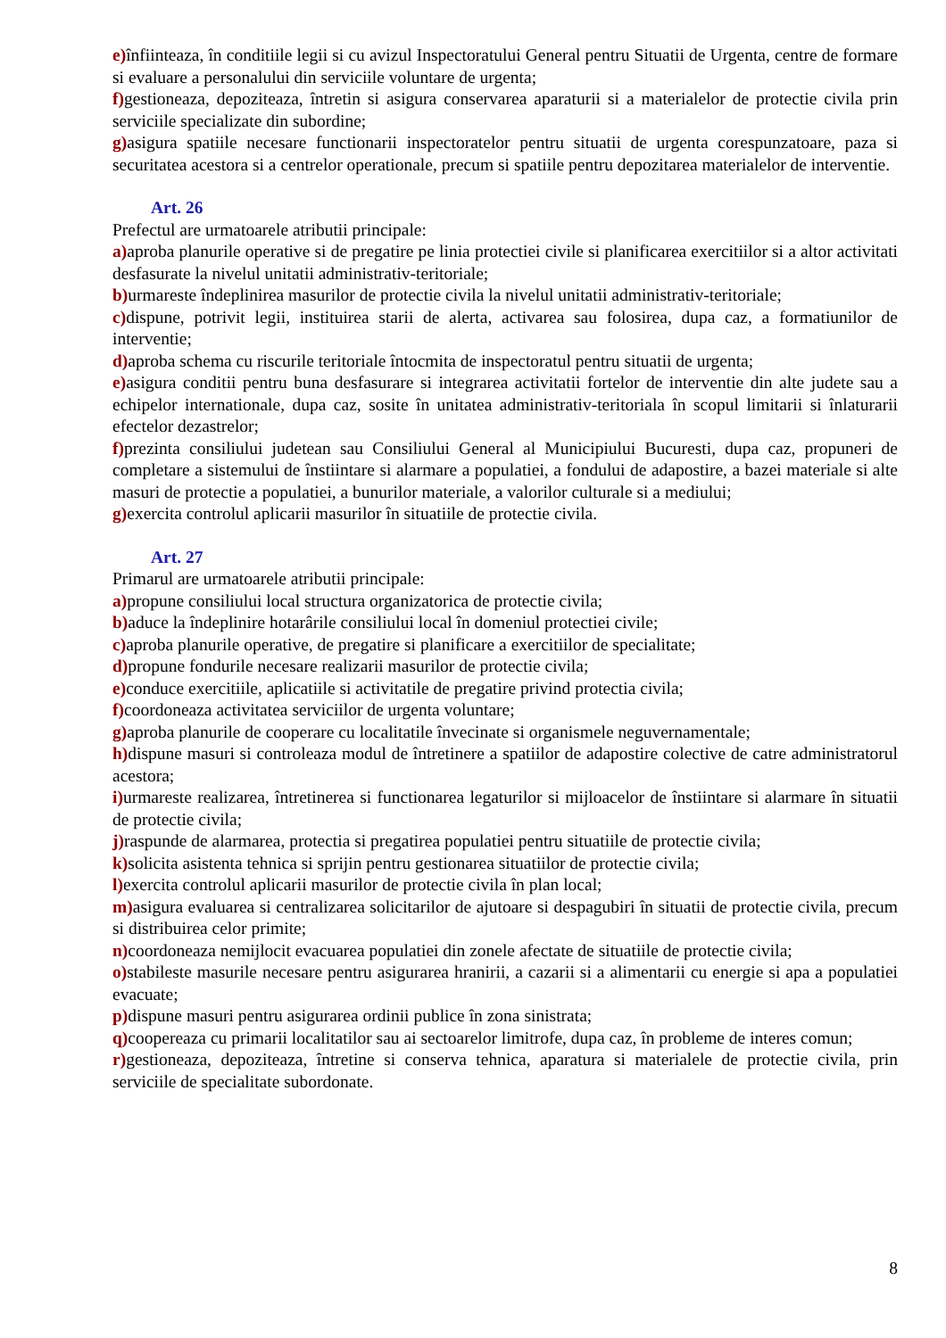e) înfiinteaza, în conditiile legii si cu avizul Inspectoratului General pentru Situatii de Urgenta, centre de formare si evaluare a personalului din serviciile voluntare de urgenta;
f) gestioneaza, depoziteaza, întretin si asigura conservarea aparaturii si a materialelor de protectie civila prin serviciile specializate din subordine;
g) asigura spatiile necesare functionarii inspectoratelor pentru situatii de urgenta corespunzatoare, paza si securitatea acestora si a centrelor operationale, precum si spatiile pentru depozitarea materialelor de interventie.
Art. 26
Prefectul are urmatoarele atributii principale:
a) aproba planurile operative si de pregatire pe linia protectiei civile si planificarea exercitiilor si a altor activitati desfasurate la nivelul unitatii administrativ-teritoriale;
b) urmareste îndeplinirea masurilor de protectie civila la nivelul unitatii administrativ-teritoriale;
c) dispune, potrivit legii, instituirea starii de alerta, activarea sau folosirea, dupa caz, a formatiunilor de interventie;
d) aproba schema cu riscurile teritoriale întocmita de inspectoratul pentru situatii de urgenta;
e) asigura conditii pentru buna desfasurare si integrarea activitatii fortelor de interventie din alte judete sau a echipelor internationale, dupa caz, sosite în unitatea administrativ-teritoriala în scopul limitarii si înlaturarii efectelor dezastrelor;
f) prezinta consiliului judetean sau Consiliului General al Municipiului Bucuresti, dupa caz, propuneri de completare a sistemului de înstiintare si alarmare a populatiei, a fondului de adapostire, a bazei materiale si alte masuri de protectie a populatiei, a bunurilor materiale, a valorilor culturale si a mediului;
g) exercita controlul aplicarii masurilor în situatiile de protectie civila.
Art. 27
Primarul are urmatoarele atributii principale:
a) propune consiliului local structura organizatorica de protectie civila;
b) aduce la îndeplinire hotarârile consiliului local în domeniul protectiei civile;
c) aproba planurile operative, de pregatire si planificare a exercitiilor de specialitate;
d) propune fondurile necesare realizarii masurilor de protectie civila;
e) conduce exercitiile, aplicatiile si activitatile de pregatire privind protectia civila;
f) coordoneaza activitatea serviciilor de urgenta voluntare;
g) aproba planurile de cooperare cu localitatile învecinate si organismele neguvernamentale;
h) dispune masuri si controleaza modul de întretinere a spatiilor de adapostire colective de catre administratorul acestora;
i) urmareste realizarea, întretinerea si functionarea legaturilor si mijloacelor de înstiintare si alarmare în situatii de protectie civila;
j) raspunde de alarmarea, protectia si pregatirea populatiei pentru situatiile de protectie civila;
k) solicita asistenta tehnica si sprijin pentru gestionarea situatiilor de protectie civila;
l) exercita controlul aplicarii masurilor de protectie civila în plan local;
m) asigura evaluarea si centralizarea solicitarilor de ajutoare si despagubiri în situatii de protectie civila, precum si distribuirea celor primite;
n) coordoneaza nemijlocit evacuarea populatiei din zonele afectate de situatiile de protectie civila;
o) stabileste masurile necesare pentru asigurarea hranirii, a cazarii si a alimentarii cu energie si apa a populatiei evacuate;
p) dispune masuri pentru asigurarea ordinii publice în zona sinistrata;
q) coopereaza cu primarii localitatilor sau ai sectoarelor limitrofe, dupa caz, în probleme de interes comun;
r) gestioneaza, depoziteaza, întretine si conserva tehnica, aparatura si materialele de protectie civila, prin serviciile de specialitate subordonate.
8